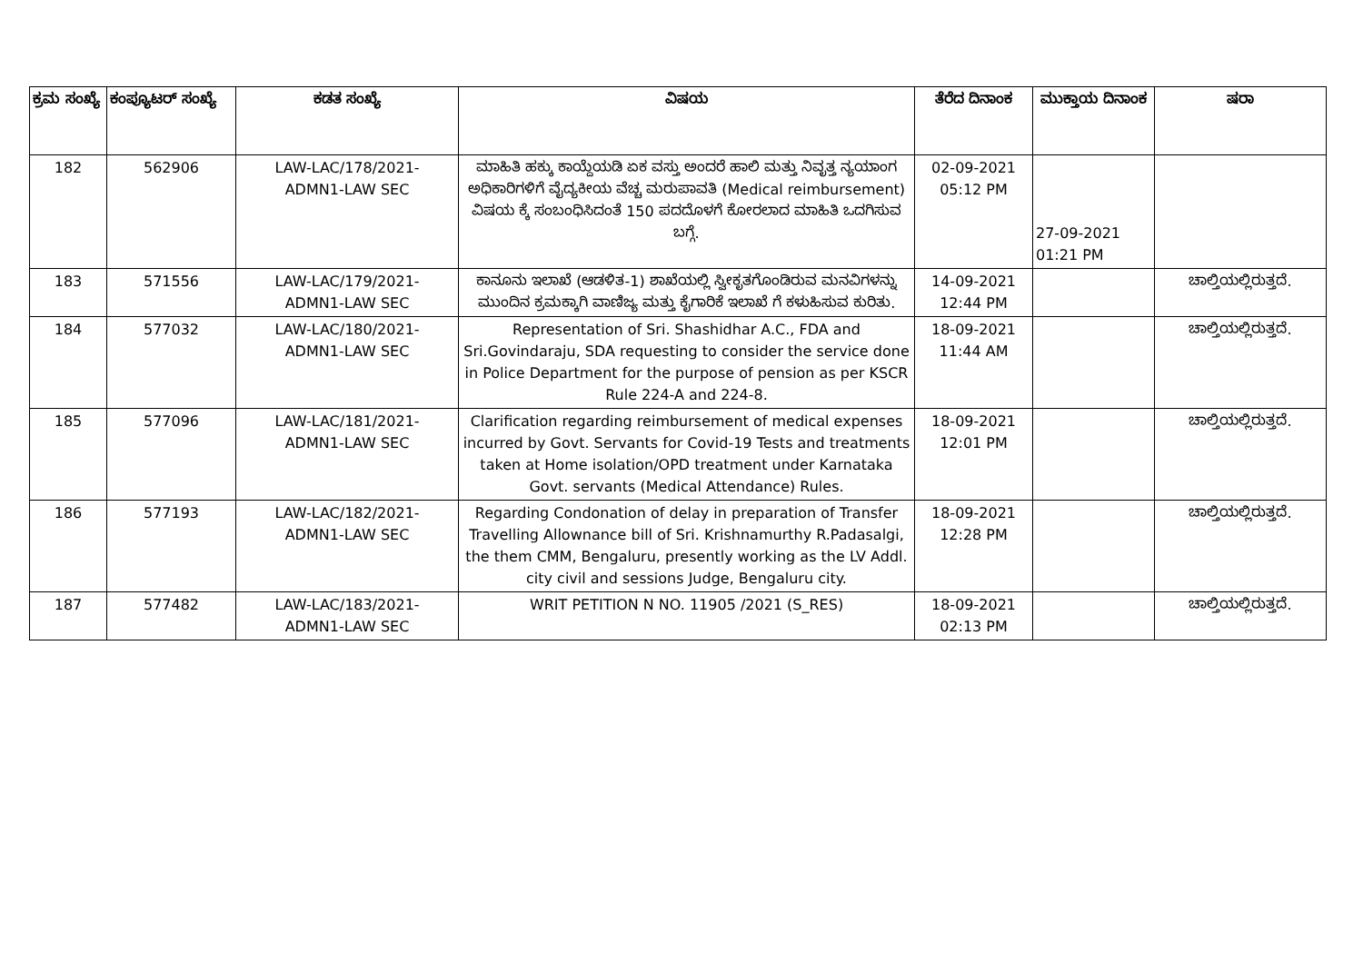| ಕ್ರಮ ಸಂಖ್ಯೆ | ಕಂಪ್ಯೂಟರ್ ಸಂಖ್ಯೆ | ಕಡತ ಸಂಖ್ಯೆ | ವಿಷಯ | ತೆರೆದ ದಿನಾಂಕ | ಮುಕ್ತಾಯ ದಿನಾಂಕ | ಷರಾ |
| --- | --- | --- | --- | --- | --- | --- |
| 182 | 562906 | LAW-LAC/178/2021- ADMN1-LAW SEC | ಮಾಹಿತಿ ಹಕ್ಕು ಕಾಯ್ದೆಯಡಿ ಏಕ ವಸ್ತು ಅಂದರೆ ಹಾಲಿ ಮತ್ತು ನಿವೃತ್ತ ನ್ಯಯಾಂಗ ಅಧಿಕಾರಿಗಳಿಗೆ ವೈದ್ಯಕೀಯ ವೆಚ್ಚ ಮರುಪಾವತಿ (Medical reimbursement) ವಿಷಯ ಕ್ಕೆ ಸಂಬಂಧಿಸಿದಂತೆ 150 ಪದದೊಳಗೆ ಕೋರಲಾದ ಮಾಹಿತಿ ಒದಗಿಸುವ ಬಗ್ಗೆ. | 02-09-2021 05:12 PM | 27-09-2021 01:21 PM | |
| 183 | 571556 | LAW-LAC/179/2021- ADMN1-LAW SEC | ಕಾನೂನು ಇಲಾಖೆ (ಆಡಳಿತ-1) ಶಾಖೆಯಲ್ಲಿ ಸ್ವೀಕೃತಗೊಂಡಿರುವ ಮನವಿಗಳನ್ನು ಮುಂದಿನ ಕ್ರಮಕ್ಕಾಗಿ ವಾಣಿಜ್ಯ ಮತ್ತು ಕೈಗಾರಿಕೆ ಇಲಾಖೆ ಗೆ ಕಳುಹಿಸುವ ಕುರಿತು. | 14-09-2021 12:44 PM | | ಚಾಲ್ತಿಯಲ್ಲಿರುತ್ತದೆ. |
| 184 | 577032 | LAW-LAC/180/2021- ADMN1-LAW SEC | Representation of Sri. Shashidhar A.C., FDA and Sri.Govindaraju, SDA requesting to consider the service done in Police Department for the purpose of pension as per KSCR Rule 224-A and 224-8. | 18-09-2021 11:44 AM | | ಚಾಲ್ತಿಯಲ್ಲಿರುತ್ತದೆ. |
| 185 | 577096 | LAW-LAC/181/2021- ADMN1-LAW SEC | Clarification regarding reimbursement of medical expenses incurred by Govt. Servants for Covid-19 Tests and treatments taken at Home isolation/OPD treatment under Karnataka Govt. servants (Medical Attendance) Rules. | 18-09-2021 12:01 PM | | ಚಾಲ್ತಿಯಲ್ಲಿರುತ್ತದೆ. |
| 186 | 577193 | LAW-LAC/182/2021- ADMN1-LAW SEC | Regarding Condonation of delay in preparation of Transfer Travelling Allownance bill of Sri. Krishnamurthy R.Padasalgi, the them CMM, Bengaluru, presently working as the LV Addl. city civil and sessions Judge, Bengaluru city. | 18-09-2021 12:28 PM | | ಚಾಲ್ತಿಯಲ್ಲಿರುತ್ತದೆ. |
| 187 | 577482 | LAW-LAC/183/2021- ADMN1-LAW SEC | WRIT PETITION N NO. 11905 /2021 (S_RES) | 18-09-2021 02:13 PM | | ಚಾಲ್ತಿಯಲ್ಲಿರುತ್ತದೆ. |